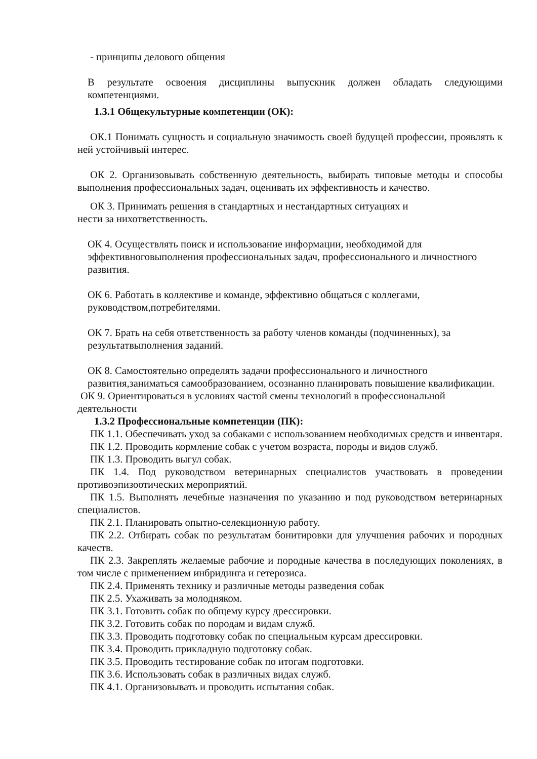- принципы делового общения
В результате освоения дисциплины выпускник должен обладать следующими компетенциями.
1.3.1 Общекультурные компетенции (ОК):
ОК.1 Понимать сущность и социальную значимость своей будущей профессии, проявлять к ней устойчивый интерес.
ОК 2. Организовывать собственную деятельность, выбирать типовые методы и способы выполнения профессиональных задач, оценивать их эффективность и качество.
ОК 3. Принимать решения в стандартных и нестандартных ситуациях и
нести за нихответственность.
ОК 4. Осуществлять поиск и использование информации, необходимой для эффективноговыполнения профессиональных задач, профессионального и личностного развития.
ОК 6. Работать в коллективе и команде, эффективно общаться с коллегами, руководством,потребителями.
ОК 7. Брать на себя ответственность за работу членов команды (подчиненных), за результатвыполнения заданий.
ОК 8. Самостоятельно определять задачи профессионального и личностного развития,заниматься самообразованием, осознанно планировать повышение квалификации.
ОК 9. Ориентироваться в условиях частой смены технологий в профессиональной деятельности
1.3.2 Профессиональные компетенции (ПК):
ПК 1.1. Обеспечивать уход за собаками с использованием необходимых средств и инвентаря.
ПК 1.2. Проводить кормление собак с учетом возраста, породы и видов служб.
ПК 1.3. Проводить выгул собак.
ПК 1.4. Под руководством ветеринарных специалистов участвовать в проведении противоэпизоотических мероприятий.
ПК 1.5. Выполнять лечебные назначения по указанию и под руководством ветеринарных специалистов.
ПК 2.1. Планировать опытно-селекционную работу.
ПК 2.2. Отбирать собак по результатам бонитировки для улучшения рабочих и породных качеств.
ПК 2.3. Закреплять желаемые рабочие и породные качества в последующих поколениях, в том числе с применением инбридинга и гетерозиса.
ПК 2.4. Применять технику и различные методы разведения собак
ПК 2.5. Ухаживать за молодняком.
ПК 3.1. Готовить собак по общему курсу дрессировки.
ПК 3.2. Готовить собак по породам и видам служб.
ПК 3.3. Проводить подготовку собак по специальным курсам дрессировки.
ПК 3.4. Проводить прикладную подготовку собак.
ПК 3.5. Проводить тестирование собак по итогам подготовки.
ПК 3.6. Использовать собак в различных видах служб.
ПК 4.1. Организовывать и проводить испытания собак.